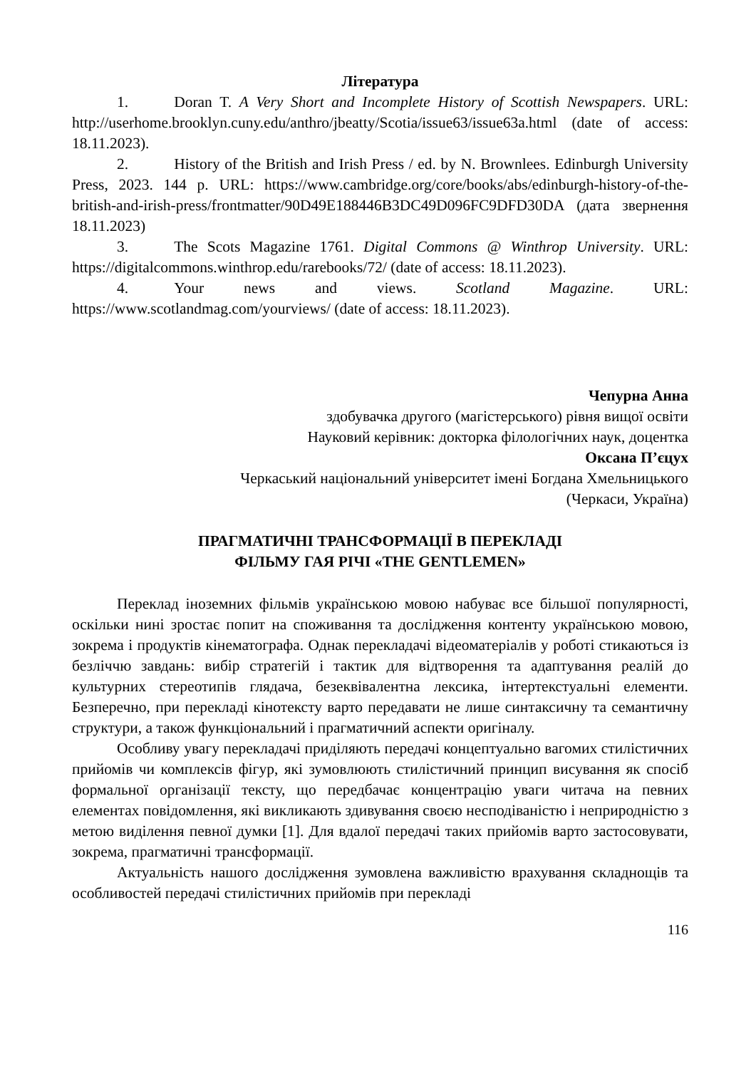Література
1. Doran T. A Very Short and Incomplete History of Scottish Newspapers. URL: http://userhome.brooklyn.cuny.edu/anthro/jbeatty/Scotia/issue63/issue63a.html (date of access: 18.11.2023).
2. History of the British and Irish Press / ed. by N. Brownlees. Edinburgh University Press, 2023. 144 p. URL: https://www.cambridge.org/core/books/abs/edinburgh-history-of-the-british-and-irish-press/frontmatter/90D49E188446B3DC49D096FC9DFD30DA (дата звернення 18.11.2023)
3. The Scots Magazine 1761. Digital Commons @ Winthrop University. URL: https://digitalcommons.winthrop.edu/rarebooks/72/ (date of access: 18.11.2023).
4. Your news and views. Scotland Magazine. URL: https://www.scotlandmag.com/yourviews/ (date of access: 18.11.2023).
Чепурна Анна
здобувачка другого (магістерського) рівня вищої освіти
Науковий керівник: докторка філологічних наук, доцентка
Оксана П’єцух
Черкаський національний університет імені Богдана Хмельницького
(Черкаси, Україна)
ПРАГМАТИЧНІ ТРАНСФОРМАЦІЇ В ПЕРЕКЛАДІ
ФІЛЬМУ ГАЯ РІЧІ «THE GENTLEMEN»
Переклад іноземних фільмів українською мовою набуває все більшої популярності, оскільки нині зростає попит на споживання та дослідження контенту українською мовою, зокрема і продуктів кінематографа. Однак перекладачі відеоматеріалів у роботі стикаються із безліччю завдань: вибір стратегій і тактик для відтворення та адаптування реалій до культурних стереотипів глядача, безеквівалентна лексика, інтертекстуальні елементи. Безперечно, при перекладі кінотексту варто передавати не лише синтаксичну та семантичну структури, а також функціональний і прагматичний аспекти оригіналу.
Особливу увагу перекладачі приділяють передачі концептуально вагомих стилістичних прийомів чи комплексів фігур, які зумовлюють стилістичний принцип висування як спосіб формальної організації тексту, що передбачає концентрацію уваги читача на певних елементах повідомлення, які викликають здивування своєю несподіваністю і неприродністю з метою виділення певної думки [1]. Для вдалої передачі таких прийомів варто застосовувати, зокрема, прагматичні трансформації.
Актуальність нашого дослідження зумовлена важливістю врахування складнощів та особливостей передачі стилістичних прийомів при перекладі
116